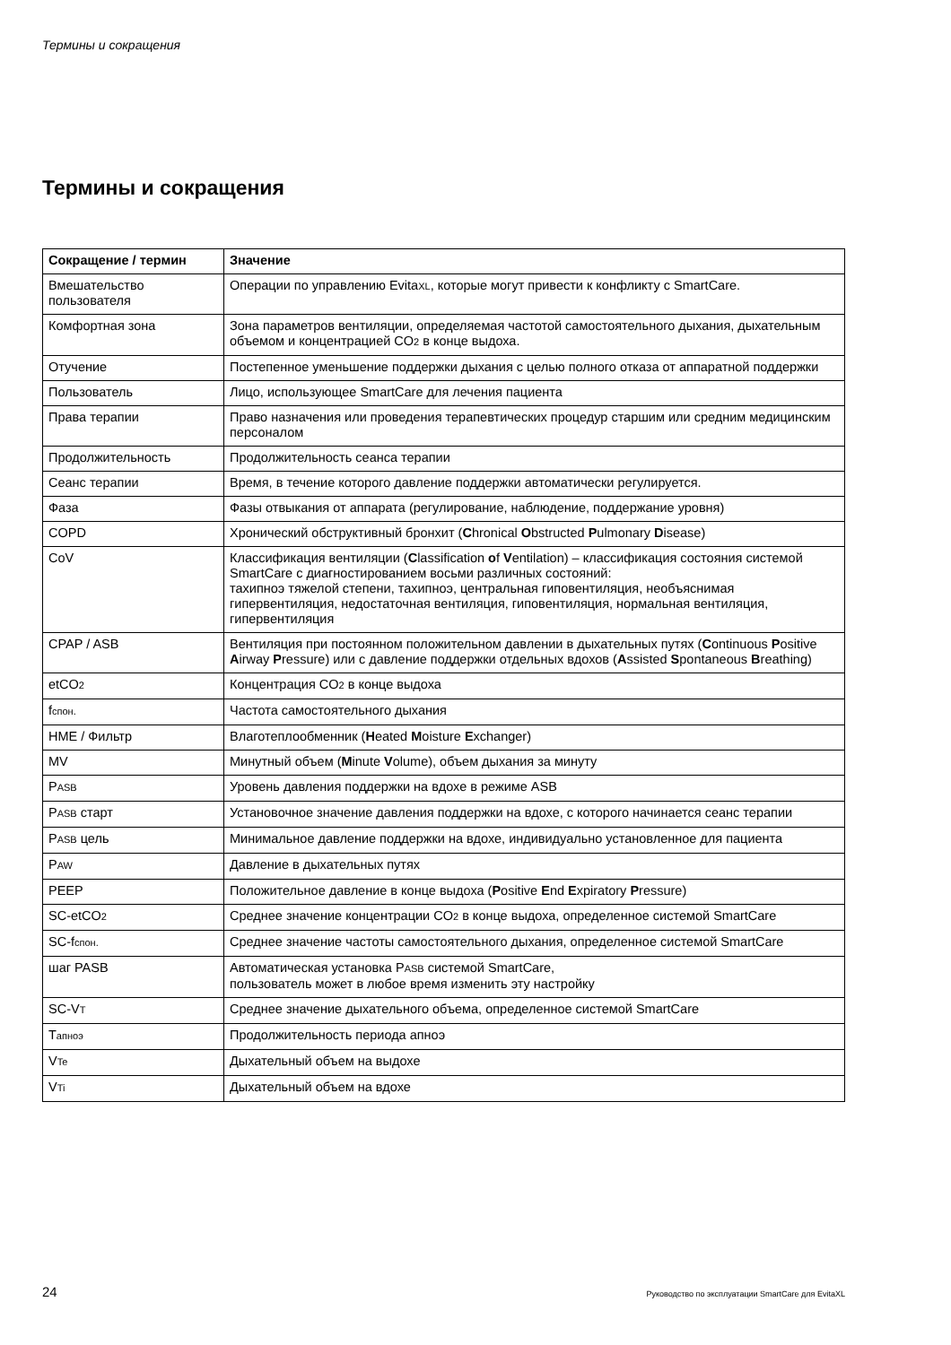Термины и сокращения
Термины и сокращения
| Сокращение / термин | Значение |
| --- | --- |
| Вмешательство пользователя | Операции по управлению Evita XL , которые могут привести к конфликту с SmartCare. |
| Комфортная зона | Зона параметров вентиляции, определяемая частотой самостоятельного дыхания, дыхательным объемом и концентрацией CO 2 в конце выдоха. |
| Отучение | Постепенное уменьшение поддержки дыхания с целью полного отказа от аппаратной поддержки |
| Пользователь | Лицо, использующее SmartCare для лечения пациента |
| Права терапии | Право назначения или проведения терапевтических процедур старшим или средним медицинским персоналом |
| Продолжительность | Продолжительность сеанса терапии |
| Сеанс терапии | Время, в течение которого давление поддержки автоматически регулируется. |
| Фаза | Фазы отвыкания от аппарата (регулирование, наблюдение, поддержание уровня) |
| COPD | Хронический обструктивный бронхит ( C hronical O bstructed P ulmonary D isease) |
| CoV | Классификация вентиляции ( C lassification o f V entilation) – классификация состояния системой SmartCare с диагностированием восьми различных состояний: тахипноэ тяжелой степени, тахипноэ, центральная гиповентиляция, необъяснимая гипервентиляция, недостаточная вентиляция, гиповентиляция, нормальная вентиляция, гипервентиляция |
| CPAP / ASB | Вентиляция при постоянном положительном давлении в дыхательных путях ( C ontinuous P ositive A irway P ressure) или с давление поддержки отдельных вдохов ( A ssisted S pontaneous B reathing) |
| etCO 2 | Концентрация CO 2 в конце выдоха |
| f спон. | Частота самостоятельного дыхания |
| HME / Фильтр | Влаготеплообменник ( H eated M oisture E xchanger) |
| MV | Минутный объем ( M inute V olume), объем дыхания за минуту |
| P ASB | Уровень давления поддержки на вдохе в режиме ASB |
| P ASB старт | Установочное значение давления поддержки на вдохе, с которого начинается сеанс терапии |
| P ASB цель | Минимальное давление поддержки на вдохе, индивидуально установленное для пациента |
| P AW | Давление в дыхательных путях |
| PEEP | Положительное давление в конце выдоха ( P ositive E nd E xpiratory P ressure) |
| SC-etCO 2 | Среднее значение концентрации CO 2 в конце выдоха, определенное системой SmartCare |
| SC-f спон. | Среднее значение частоты самостоятельного дыхания, определенное системой SmartCare |
| шаг PASB | Автоматическая установка P ASB системой SmartCare, пользователь может в любое время изменить эту настройку |
| SC-V T | Среднее значение дыхательного объема, определенное системой SmartCare |
| T апноэ | Продолжительность периода апноэ |
| V Te | Дыхательный объем на выдохе |
| V Ti | Дыхательный объем на вдохе |
24 Руководство по эксплуатации SmartCare для EvitaXL